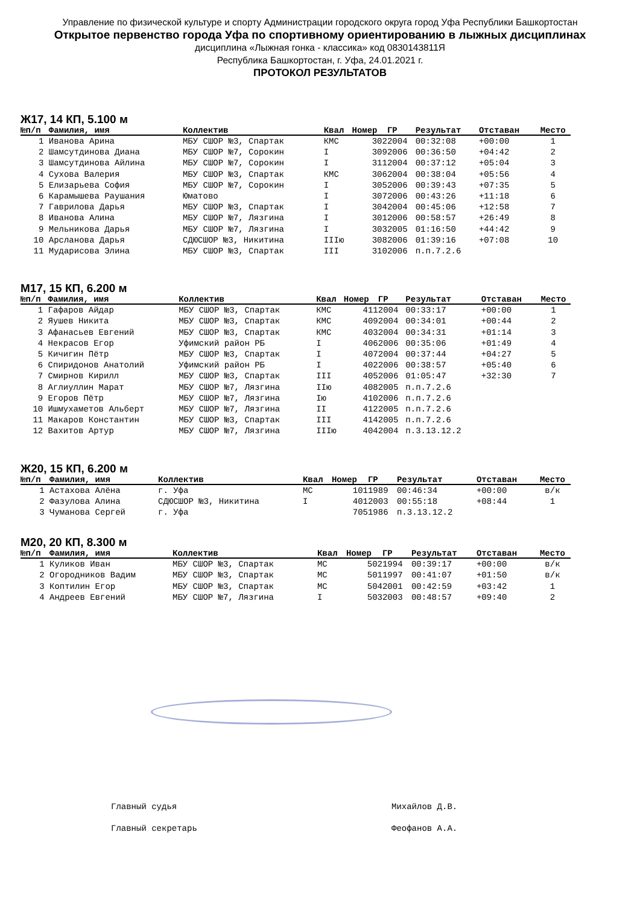Управление по физической культуре и спорту Администрации городского округа город Уфа Республики Башкортостан
Открытое первенство города Уфа по спортивному ориентированию в лыжных дисциплинах
дисциплина «Лыжная гонка - классика» код 0830143811Я
Республика Башкортостан, г. Уфа, 24.01.2021 г.
ПРОТОКОЛ РЕЗУЛЬТАТОВ
Ж17, 14 КП, 5.100 м
| №п/п | Фамилия, имя | Коллектив | Квал | Номер | ГР | Результат | Отставан | Место |
| --- | --- | --- | --- | --- | --- | --- | --- | --- |
| 1 | Иванова Арина | МБУ СШОР №3, Спартак | КМС | 302 | 2004 | 00:32:08 | +00:00 | 1 |
| 2 | Шамсутдинова Диана | МБУ СШОР №7, Сорокин | I | 309 | 2006 | 00:36:50 | +04:42 | 2 |
| 3 | Шамсутдинова Айлина | МБУ СШОР №7, Сорокин | I | 311 | 2004 | 00:37:12 | +05:04 | 3 |
| 4 | Сухова Валерия | МБУ СШОР №3, Спартак | КМС | 306 | 2004 | 00:38:04 | +05:56 | 4 |
| 5 | Елизарьева София | МБУ СШОР №7, Сорокин | I | 305 | 2006 | 00:39:43 | +07:35 | 5 |
| 6 | Карамышева Раушания | Юматово | I | 307 | 2006 | 00:43:26 | +11:18 | 6 |
| 7 | Гаврилова Дарья | МБУ СШОР №3, Спартак | I | 304 | 2004 | 00:45:06 | +12:58 | 7 |
| 8 | Иванова Алина | МБУ СШОР №7, Лязгина | I | 301 | 2006 | 00:58:57 | +26:49 | 8 |
| 9 | Мельникова Дарья | МБУ СШОР №7, Лязгина | I | 303 | 2005 | 01:16:50 | +44:42 | 9 |
| 10 | Арсланова Дарья | СДЮСШОР №3, Никитина | IIIю | 308 | 2006 | 01:39:16 | +07:08 | 10 |
| 11 | Мударисова Элина | МБУ СШОР №3, Спартак | III | 310 | 2006 | п.п.7.2.6 | | |
М17, 15 КП, 6.200 м
| №п/п | Фамилия, имя | Коллектив | Квал | Номер | ГР | Результат | Отставан | Место |
| --- | --- | --- | --- | --- | --- | --- | --- | --- |
| 1 | Гафаров Айдар | МБУ СШОР №3, Спартак | КМС | 411 | 2004 | 00:33:17 | +00:00 | 1 |
| 2 | Яушев Никита | МБУ СШОР №3, Спартак | КМС | 409 | 2004 | 00:34:01 | +00:44 | 2 |
| 3 | Афанасьев Евгений | МБУ СШОР №3, Спартак | КМС | 403 | 2004 | 00:34:31 | +01:14 | 3 |
| 4 | Некрасов Егор | Уфимский район РБ | I | 406 | 2006 | 00:35:06 | +01:49 | 4 |
| 5 | Кичигин Пётр | МБУ СШОР №3, Спартак | I | 407 | 2004 | 00:37:44 | +04:27 | 5 |
| 6 | Спиридонов Анатолий | Уфимский район РБ | I | 402 | 2006 | 00:38:57 | +05:40 | 6 |
| 7 | Смирнов Кирилл | МБУ СШОР №3, Спартак | III | 405 | 2006 | 01:05:47 | +32:30 | 7 |
| 8 | Аглиуллин Марат | МБУ СШОР №7, Лязгина | IIю | 408 | 2005 | п.п.7.2.6 | | |
| 9 | Егоров Пётр | МБУ СШОР №7, Лязгина | Iю | 410 | 2006 | п.п.7.2.6 | | |
| 10 | Ишмухаметов Альберт | МБУ СШОР №7, Лязгина | II | 412 | 2005 | п.п.7.2.6 | | |
| 11 | Макаров Константин | МБУ СШОР №3, Спартак | III | 414 | 2005 | п.п.7.2.6 | | |
| 12 | Вахитов Артур | МБУ СШОР №7, Лязгина | IIIю | 404 | 2004 | п.3.13.12.2 | | |
Ж20, 15 КП, 6.200 м
| №п/п | Фамилия, имя | Коллектив | Квал | Номер | ГР | Результат | Отставан | Место |
| --- | --- | --- | --- | --- | --- | --- | --- | --- |
| 1 | Астахова Алёна | г. Уфа | МС | 101 | 1989 | 00:46:34 | +00:00 | в/к |
| 2 | Фазулова Алина | СДЮСШОР №3, Никитина | I | 401 | 2003 | 00:55:18 | +08:44 | 1 |
| 3 | Чуманова Сергей | г. Уфа | | 705 | 1986 | п.3.13.12.2 | | |
М20, 20 КП, 8.300 м
| №п/п | Фамилия, имя | Коллектив | Квал | Номер | ГР | Результат | Отставан | Место |
| --- | --- | --- | --- | --- | --- | --- | --- | --- |
| 1 | Куликов Иван | МБУ СШОР №3, Спартак | МС | 502 | 1994 | 00:39:17 | +00:00 | в/к |
| 2 | Огородников Вадим | МБУ СШОР №3, Спартак | МС | 501 | 1997 | 00:41:07 | +01:50 | в/к |
| 3 | Коптилин Егор | МБУ СШОР №3, Спартак | МС | 504 | 2001 | 00:42:59 | +03:42 | 1 |
| 4 | Андреев Евгений | МБУ СШОР №7, Лязгина | I | 503 | 2003 | 00:48:57 | +09:40 | 2 |
Главный судья Михайлов Д.В.
Главный секретарь Феофанов А.А.